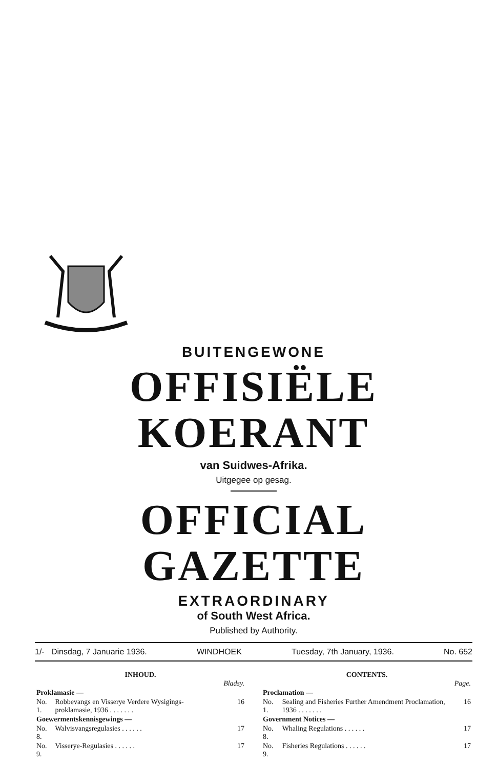BUITENGEWONE
OFFISIËLE KOERANT
van Suidwes-Afrika.
Uitgegee op gesag.
OFFICIAL GAZETTE
EXTRAORDINARY
of South West Africa.
Published by Authority.
1/- Dinsdag, 7 Januarie 1936. WINDHOEK Tuesday, 7th January, 1936. No. 652
INHOUD.
| | | Bladsy. |
| Proklamasie — | | |
| No. 1. | Robbevangs en Visserye Verdere Wysigings-proklamasie, 1936 . . . . . . . | 16 |
| Goewermentskennisgewings — | | |
| No. 8. | Walvisvangsregulasies . . . . . . | 17 |
| No. 9. | Visserye-Regulasies . . . . . . | 17 |
CONTENTS.
| | | Page. |
| Proclamation — | | |
| No. 1. | Sealing and Fisheries Further Amendment Proclamation, 1936 . . . . . . . | 16 |
| Government Notices — | | |
| No. 8. | Whaling Regulations . . . . . . | 17 |
| No. 9. | Fisheries Regulations . . . . . . | 17 |